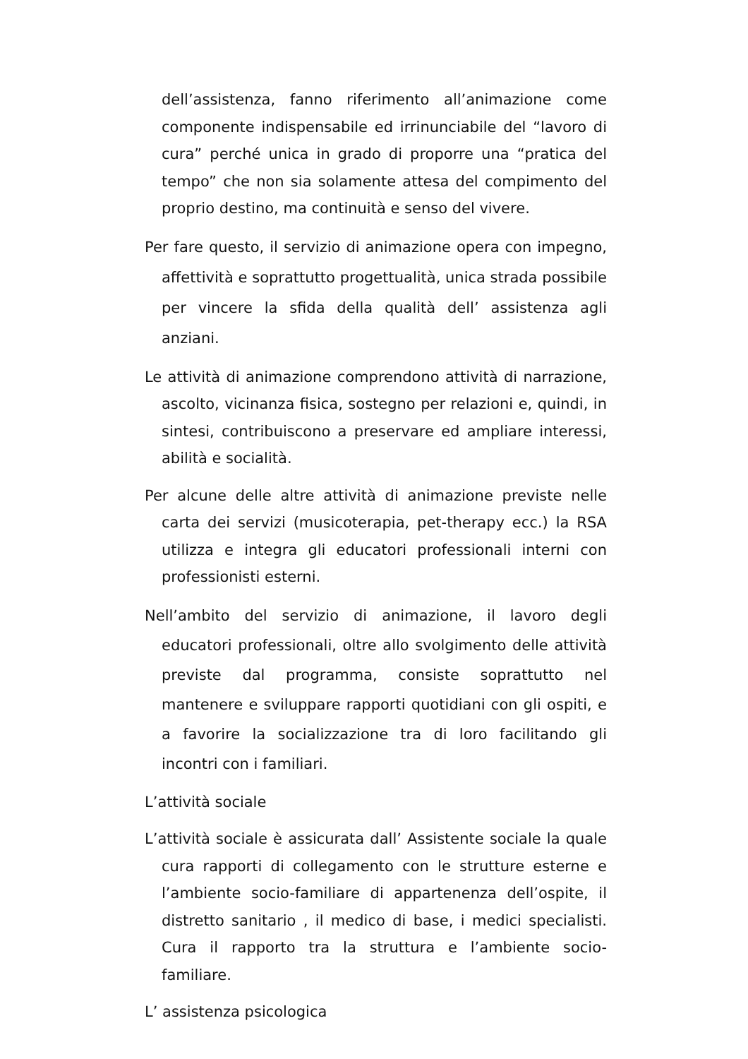dell’assistenza, fanno riferimento all’animazione come componente indispensabile ed irrinunciabile del “lavoro di cura” perché unica in grado di proporre una “pratica del tempo” che non sia solamente attesa del compimento del proprio destino, ma continuità e senso del vivere.
Per fare questo, il servizio di animazione opera con impegno, affettività e soprattutto progettualità, unica strada possibile per vincere la sfida della qualità dell’ assistenza agli anziani.
Le attività di animazione comprendono attività di narrazione, ascolto, vicinanza fisica, sostegno per relazioni e, quindi, in sintesi, contribuiscono a preservare ed ampliare interessi, abilità e socialità.
Per alcune delle altre attività di animazione previste nelle carta dei servizi (musicoterapia, pet-therapy ecc.) la RSA utilizza e integra gli educatori professionali interni con professionisti esterni.
Nell’ambito del servizio di animazione, il lavoro degli educatori professionali, oltre allo svolgimento delle attività previste dal programma, consiste soprattutto nel mantenere e sviluppare rapporti quotidiani con gli ospiti, e a favorire la socializzazione tra di loro facilitando gli incontri con i familiari.
L’attività sociale
L’attività sociale è assicurata dall’ Assistente sociale la quale cura rapporti di collegamento con le strutture esterne e l’ambiente socio-familiare di appartenenza dell’ospite, il distretto sanitario , il medico di base, i medici specialisti. Cura il rapporto tra la struttura e l’ambiente socio-familiare.
L’ assistenza psicologica